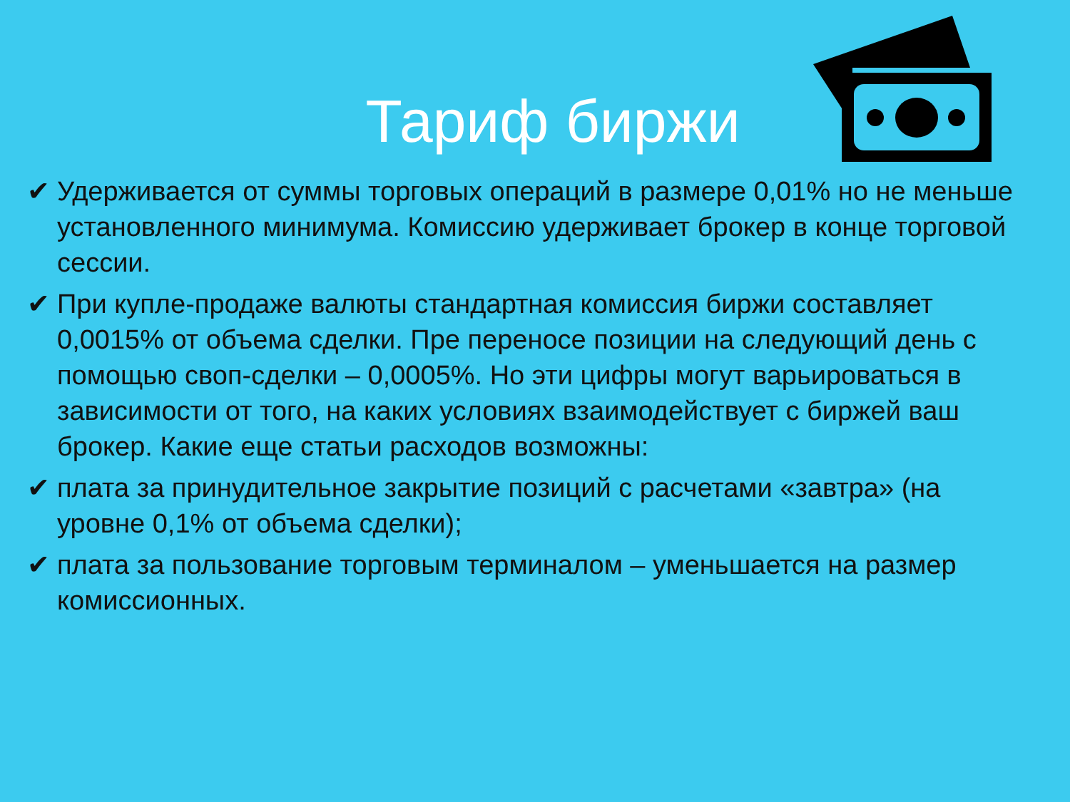Тариф биржи
✔ Удерживается от суммы торговых операций в размере 0,01% но не меньше установленного минимума. Комиссию удерживает брокер в конце торговой сессии.
✔ При купле-продаже валюты стандартная комиссия биржи составляет 0,0015% от объема сделки. Пре переносе позиции на следующий день с помощью своп-сделки – 0,0005%. Но эти цифры могут варьироваться в зависимости от того, на каких условиях взаимодействует с биржей ваш брокер. Какие еще статьи расходов возможны:
✔ плата за принудительное закрытие позиций с расчетами «завтра» (на уровне 0,1% от объема сделки);
✔ плата за пользование торговым терминалом – уменьшается на размер комиссионных.